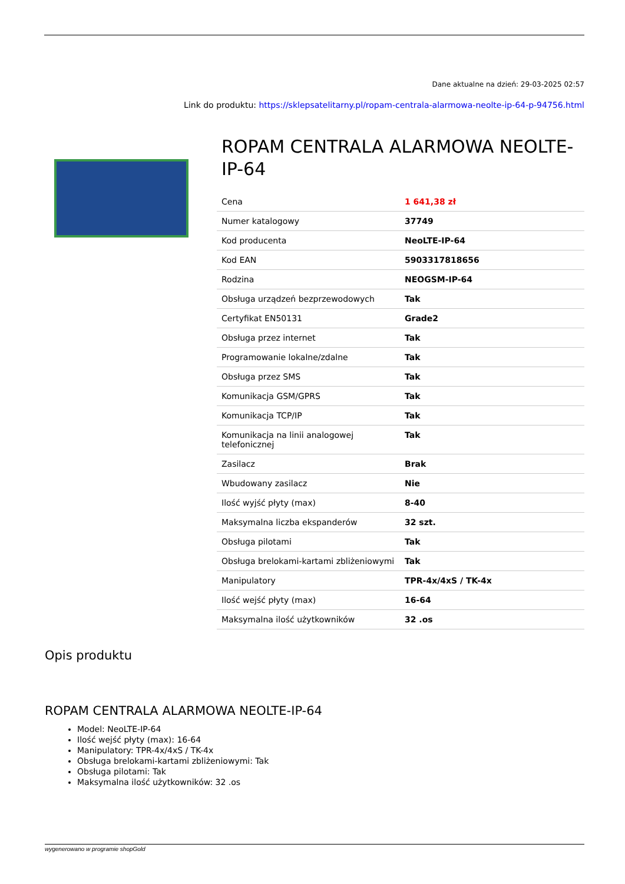Dane aktualne na dzień: 29-03-2025 02:57
Link do produktu: https://sklepsatelitarny.pl/ropam-centrala-alarmowa-neolte-ip-64-p-94756.html
ROPAM CENTRALA ALARMOWA NEOLTE-IP-64
| Cena | 1 641,38 zł |
| Numer katalogowy | 37749 |
| Kod producenta | NeoLTE-IP-64 |
| Kod EAN | 5903317818656 |
| Rodzina | NEOGSM-IP-64 |
| Obsługa urządzeń bezprzewodowych | Tak |
| Certyfikat EN50131 | Grade2 |
| Obsługa przez internet | Tak |
| Programowanie lokalne/zdalne | Tak |
| Obsługa przez SMS | Tak |
| Komunikacja GSM/GPRS | Tak |
| Komunikacja TCP/IP | Tak |
| Komunikacja na linii analogowej telefonicznej | Tak |
| Zasilacz | Brak |
| Wbudowany zasilacz | Nie |
| Ilość wyjść płyty (max) | 8-40 |
| Maksymalna liczba ekspanderów | 32 szt. |
| Obsługa pilotami | Tak |
| Obsługa brelokami-kartami zbliżeniowymi | Tak |
| Manipulatory | TPR-4x/4xS / TK-4x |
| Ilość wejść płyty (max) | 16-64 |
| Maksymalna ilość użytkowników | 32 .os |
Opis produktu
ROPAM CENTRALA ALARMOWA NEOLTE-IP-64
Model: NeoLTE-IP-64
Ilość wejść płyty (max): 16-64
Manipulatory: TPR-4x/4xS / TK-4x
Obsługa brelokami-kartami zbliżeniowymi: Tak
Obsługa pilotami: Tak
Maksymalna ilość użytkowników: 32 .os
wygenerowano w programie shopGold